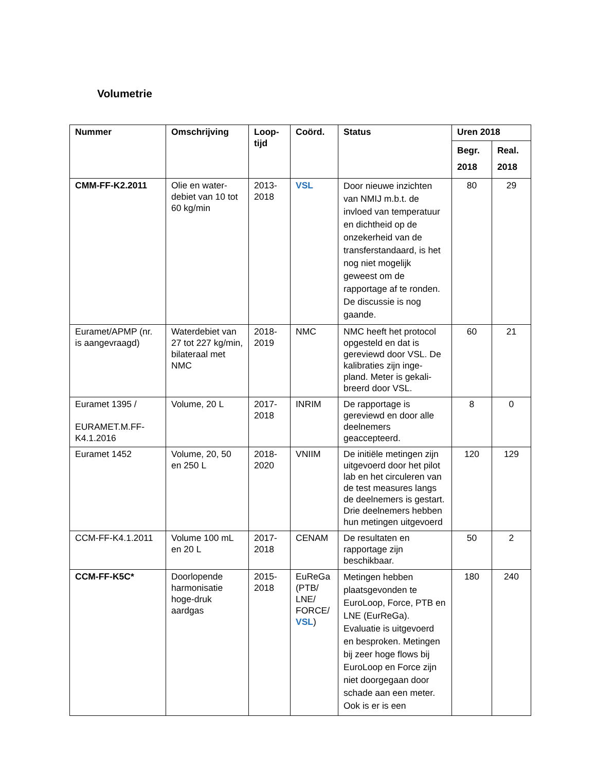Volumetrie
| Nummer | Omschrijving | Loop-tijd | Coörd. | Status | Uren 2018 | |
| --- | --- | --- | --- | --- | --- | --- |
| | | | | | Begr. 2018 | Real. 2018 |
| CMM-FF-K2.2011 | Olie en water-debiet van 10 tot 60 kg/min | 2013-2018 | VSL | Door nieuwe inzichten van NMIJ m.b.t. de invloed van temperatuur en dichtheid op de onzekerheid van de transferstandaard, is het nog niet mogelijk geweest om de rapportage af te ronden. De discussie is nog gaande. | 80 | 29 |
| Euramet/APMP (nr. is aangevraagd) | Waterdebiet van 27 tot 227 kg/min, bilateraal met NMC | 2018-2019 | NMC | NMC heeft het protocol opgesteld en dat is gereviewd door VSL. De kalibraties zijn inge-pland. Meter is gekali-breerd door VSL. | 60 | 21 |
| Euramet 1395 / EURAMET.M.FF-K4.1.2016 | Volume, 20 L | 2017-2018 | INRIM | De rapportage is gereviewd en door alle deelnemers geaccepteerd. | 8 | 0 |
| Euramet 1452 | Volume, 20, 50 en 250 L | 2018-2020 | VNIIM | De initiële metingen zijn uitgevoerd door het pilot lab en het circuleren van de test measures langs de deelnemers is gestart. Drie deelnemers hebben hun metingen uitgevoerd | 120 | 129 |
| CCM-FF-K4.1.2011 | Volume 100 mL en 20 L | 2017-2018 | CENAM | De resultaten en rapportage zijn beschikbaar. | 50 | 2 |
| CCM-FF-K5C* | Doorlopende harmonisatie hoge-druk aardgas | 2015-2018 | EuReGa (PTB/ LNE/ FORCE/ VSL ) | Metingen hebben plaatsgevonden te EuroLoop, Force, PTB en LNE (EurReGa). Evaluatie is uitgevoerd en besproken. Metingen bij zeer hoge flows bij EuroLoop en Force zijn niet doorgegaan door schade aan een meter. Ook is er is een | 180 | 240 |